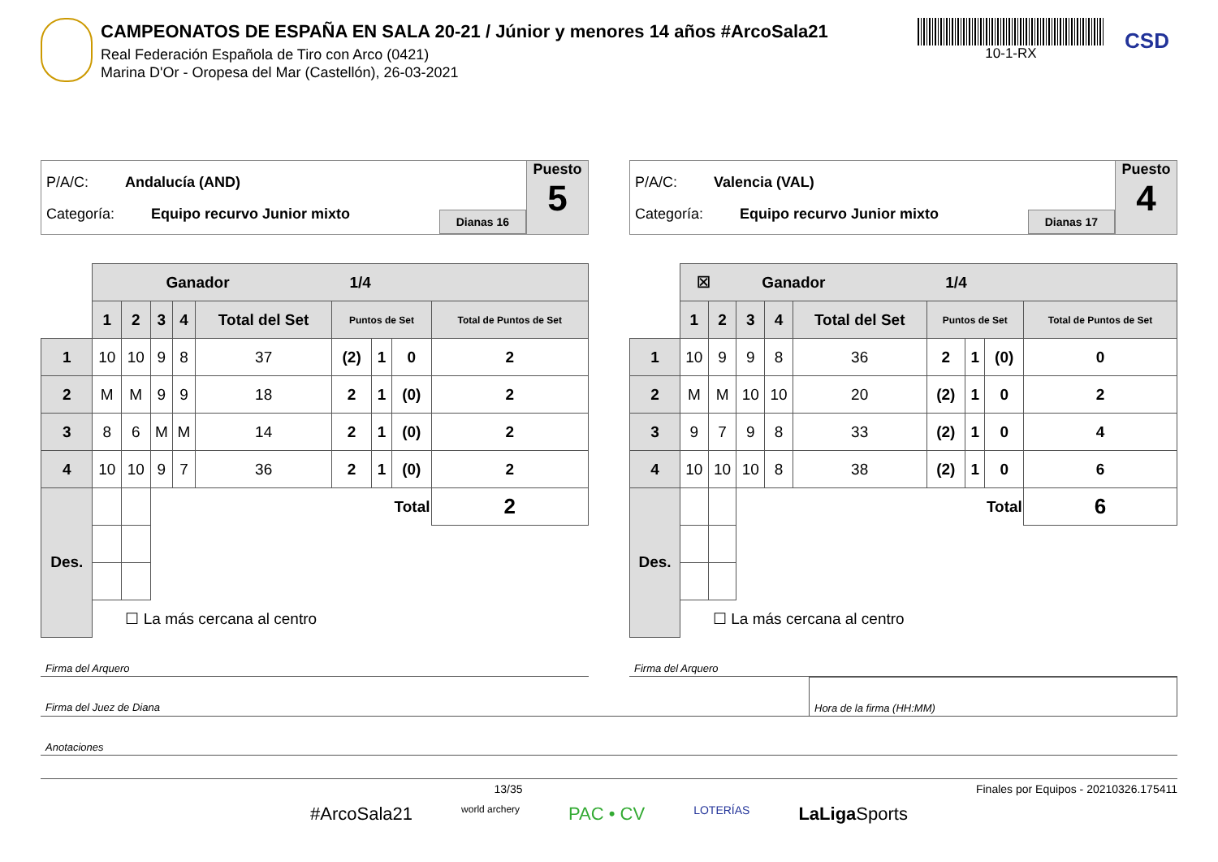CAMPEONATOS DE ESPAÑA EN SALA 20-21 / Júnior y menores 14 años #ArcoSala21
Real Federación Española de Tiro con Arco (0421)
Marina D'Or - Oropesa del Mar (Castellón), 26-03-2021
10-1-RX
CSD
P/A/C: Andalucía (AND)
Categoría: Equipo recurvo Junior mixto
Dianas 16
Puesto
5
| | Ganador 1/4 | | | | | | | | |
| | 1 | 2 | 3 | 4 | Total del Set | Puntos de Set | | | Total de Puntos de Set |
| 1 | 10 | 10 | 9 | 8 | 37 | (2) | 1 | 0 | 2 |
| 2 | M | M | 9 | 9 | 18 | 2 | 1 | (0) | 2 |
| 3 | 8 | 6 | M | M | 14 | 2 | 1 | (0) | 2 |
| 4 | 10 | 10 | 9 | 7 | 36 | 2 | 1 | (0) | 2 |
| Des. | | | Total | | | | | | 2 |
| | ☐ La más cercana al centro | | | | | | | | |
P/A/C: Valencia (VAL)
Categoría: Equipo recurvo Junior mixto
Dianas 17
Puesto
4
| | ☒ Ganador 1/4 | | | | | | | | |
| | 1 | 2 | 3 | 4 | Total del Set | Puntos de Set | | | Total de Puntos de Set |
| 1 | 10 | 9 | 9 | 8 | 36 | 2 | 1 | (0) | 0 |
| 2 | M | M | 10 | 10 | 20 | (2) | 1 | 0 | 2 |
| 3 | 9 | 7 | 9 | 8 | 33 | (2) | 1 | 0 | 4 |
| 4 | 10 | 10 | 10 | 8 | 38 | (2) | 1 | 0 | 6 |
| Des. | | | Total | | | | | | 6 |
| | ☐ La más cercana al centro | | | | | | | | |
Firma del Arquero Firma del Arquero
Firma del Juez de Diana Hora de la firma (HH:MM)
Anotaciones
13/35 Finales por Equipos - 20210326.175411
#ArcoSala21 world archery PAC • CV LOTERÍAS LaLiga Sports